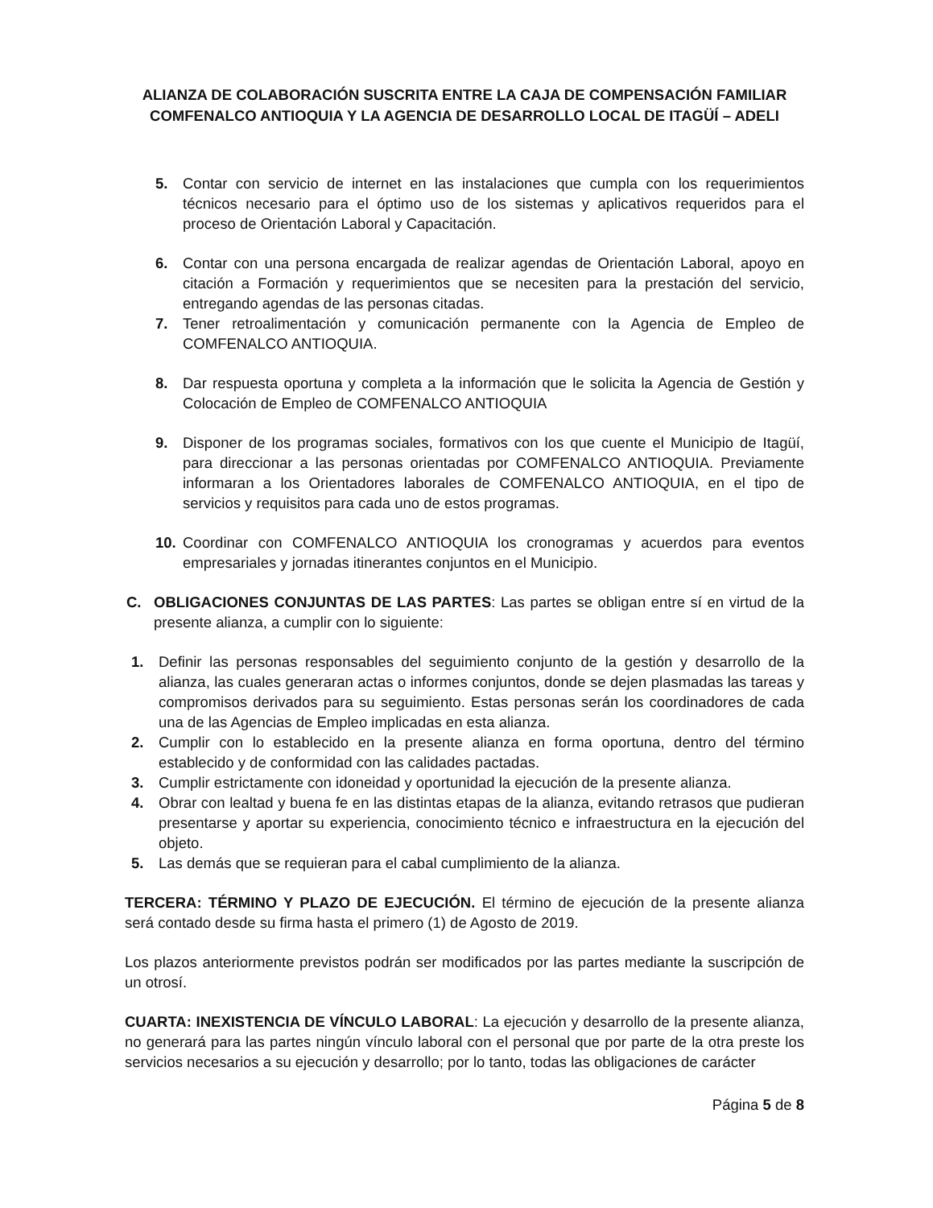ALIANZA DE COLABORACIÓN SUSCRITA ENTRE LA CAJA DE COMPENSACIÓN FAMILIAR COMFENALCO ANTIOQUIA Y LA AGENCIA DE DESARROLLO LOCAL DE ITAGÜÍ – ADELI
5. Contar con servicio de internet en las instalaciones que cumpla con los requerimientos técnicos necesario para el óptimo uso de los sistemas y aplicativos requeridos para el proceso de Orientación Laboral y Capacitación.
6. Contar con una persona encargada de realizar agendas de Orientación Laboral, apoyo en citación a Formación y requerimientos que se necesiten para la prestación del servicio, entregando agendas de las personas citadas.
7. Tener retroalimentación y comunicación permanente con la Agencia de Empleo de COMFENALCO ANTIOQUIA.
8. Dar respuesta oportuna y completa a la información que le solicita la Agencia de Gestión y Colocación de Empleo de COMFENALCO ANTIOQUIA
9. Disponer de los programas sociales, formativos con los que cuente el Municipio de Itagüí, para direccionar a las personas orientadas por COMFENALCO ANTIOQUIA. Previamente informaran a los Orientadores laborales de COMFENALCO ANTIOQUIA, en el tipo de servicios y requisitos para cada uno de estos programas.
10. Coordinar con COMFENALCO ANTIOQUIA los cronogramas y acuerdos para eventos empresariales y jornadas itinerantes conjuntos en el Municipio.
C. OBLIGACIONES CONJUNTAS DE LAS PARTES: Las partes se obligan entre sí en virtud de la presente alianza, a cumplir con lo siguiente:
1. Definir las personas responsables del seguimiento conjunto de la gestión y desarrollo de la alianza, las cuales generaran actas o informes conjuntos, donde se dejen plasmadas las tareas y compromisos derivados para su seguimiento. Estas personas serán los coordinadores de cada una de las Agencias de Empleo implicadas en esta alianza.
2. Cumplir con lo establecido en la presente alianza en forma oportuna, dentro del término establecido y de conformidad con las calidades pactadas.
3. Cumplir estrictamente con idoneidad y oportunidad la ejecución de la presente alianza.
4. Obrar con lealtad y buena fe en las distintas etapas de la alianza, evitando retrasos que pudieran presentarse y aportar su experiencia, conocimiento técnico e infraestructura en la ejecución del objeto.
5. Las demás que se requieran para el cabal cumplimiento de la alianza.
TERCERA: TÉRMINO Y PLAZO DE EJECUCIÓN. El término de ejecución de la presente alianza será contado desde su firma hasta el primero (1) de Agosto de 2019.
Los plazos anteriormente previstos podrán ser modificados por las partes mediante la suscripción de un otrosí.
CUARTA: INEXISTENCIA DE VÍNCULO LABORAL: La ejecución y desarrollo de la presente alianza, no generará para las partes ningún vínculo laboral con el personal que por parte de la otra preste los servicios necesarios a su ejecución y desarrollo; por lo tanto, todas las obligaciones de carácter
Página 5 de 8